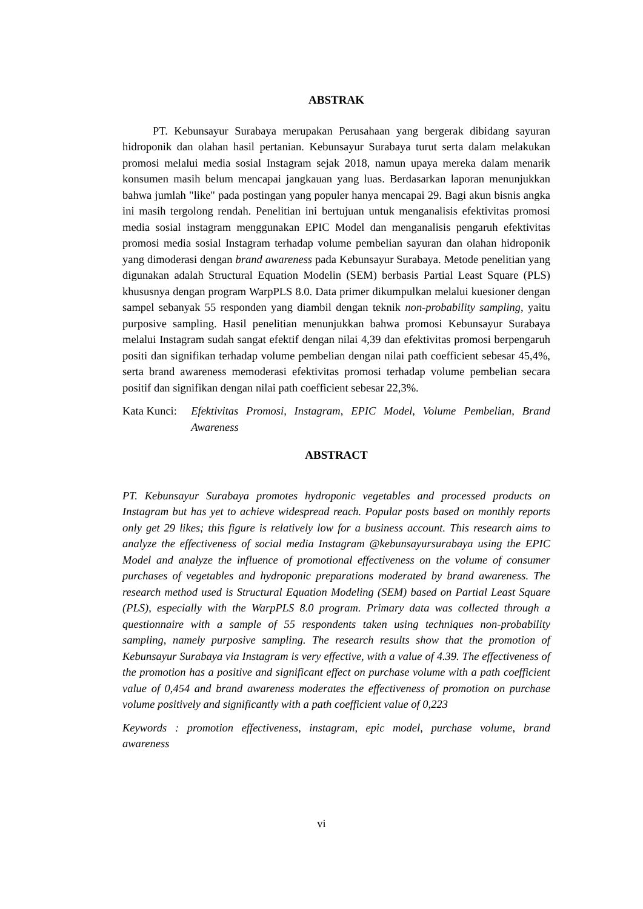ABSTRAK
PT. Kebunsayur Surabaya merupakan Perusahaan yang bergerak dibidang sayuran hidroponik dan olahan hasil pertanian. Kebunsayur Surabaya turut serta dalam melakukan promosi melalui media sosial Instagram sejak 2018, namun upaya mereka dalam menarik konsumen masih belum mencapai jangkauan yang luas. Berdasarkan laporan menunjukkan bahwa jumlah "like" pada postingan yang populer hanya mencapai 29. Bagi akun bisnis angka ini masih tergolong rendah. Penelitian ini bertujuan untuk menganalisis efektivitas promosi media sosial instagram menggunakan EPIC Model dan menganalisis pengaruh efektivitas promosi media sosial Instagram terhadap volume pembelian sayuran dan olahan hidroponik yang dimoderasi dengan brand awareness pada Kebunsayur Surabaya. Metode penelitian yang digunakan adalah Structural Equation Modelin (SEM) berbasis Partial Least Square (PLS) khususnya dengan program WarpPLS 8.0. Data primer dikumpulkan melalui kuesioner dengan sampel sebanyak 55 responden yang diambil dengan teknik non-probability sampling, yaitu purposive sampling. Hasil penelitian menunjukkan bahwa promosi Kebunsayur Surabaya melalui Instagram sudah sangat efektif dengan nilai 4,39 dan efektivitas promosi berpengaruh positi dan signifikan terhadap volume pembelian dengan nilai path coefficient sebesar 45,4%, serta brand awareness memoderasi efektivitas promosi terhadap volume pembelian secara positif dan signifikan dengan nilai path coefficient sebesar 22,3%.
Kata Kunci: Efektivitas Promosi, Instagram, EPIC Model, Volume Pembelian, Brand Awareness
ABSTRACT
PT. Kebunsayur Surabaya promotes hydroponic vegetables and processed products on Instagram but has yet to achieve widespread reach. Popular posts based on monthly reports only get 29 likes; this figure is relatively low for a business account. This research aims to analyze the effectiveness of social media Instagram @kebunsayursurabaya using the EPIC Model and analyze the influence of promotional effectiveness on the volume of consumer purchases of vegetables and hydroponic preparations moderated by brand awareness. The research method used is Structural Equation Modeling (SEM) based on Partial Least Square (PLS), especially with the WarpPLS 8.0 program. Primary data was collected through a questionnaire with a sample of 55 respondents taken using techniques non-probability sampling, namely purposive sampling. The research results show that the promotion of Kebunsayur Surabaya via Instagram is very effective, with a value of 4.39. The effectiveness of the promotion has a positive and significant effect on purchase volume with a path coefficient value of 0,454 and brand awareness moderates the effectiveness of promotion on purchase volume positively and significantly with a path coefficient value of 0,223
Keywords : promotion effectiveness, instagram, epic model, purchase volume, brand awareness
vi